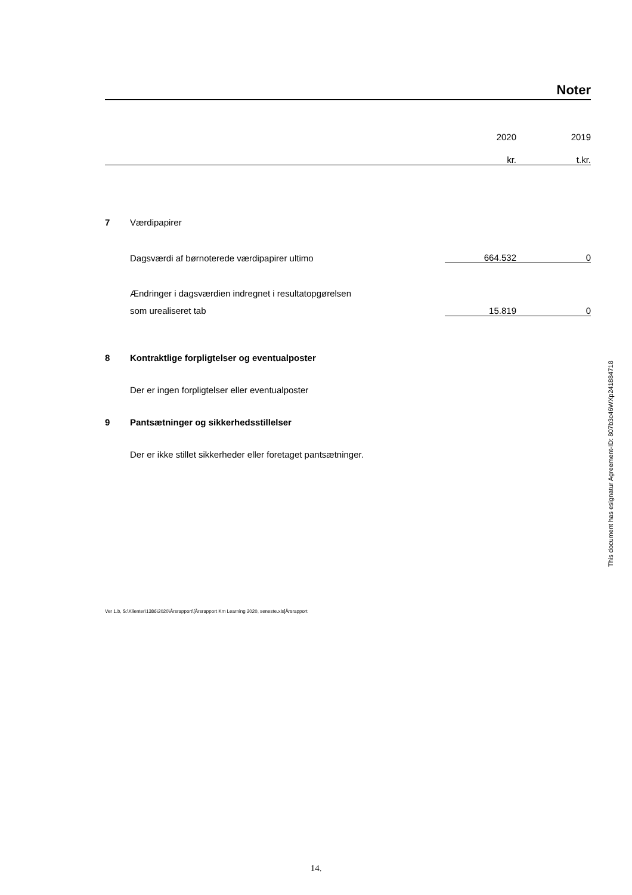Noter
| | | 2020 | 2019 |
| | | kr. | t.kr. |
| 7 | Værdipapirer | | |
| | Dagsværdi af børnoterede værdipapirer ultimo | 664.532 | 0 |
| | Ændringer i dagsværdien indregnet i resultatopgørelsen | | |
| | som urealiseret tab | 15.819 | 0 |
| 8 | Kontraktlige forpligtelser og eventualposter | | |
| | Der er ingen forpligtelser eller eventualposter | | |
| 9 | Pantsætninger og sikkerhedsstillelser | | |
| | Der er ikke stillet sikkerheder eller foretaget pantsætninger. | | |
Ver 1.b, S:\Klienter\1386\2020\Årsrapport\[Årsrapport Km Learning 2020, seneste.xls]Årsrapport
This document has esignatur Agreement-ID: 807b3c46WXp241884718
14.